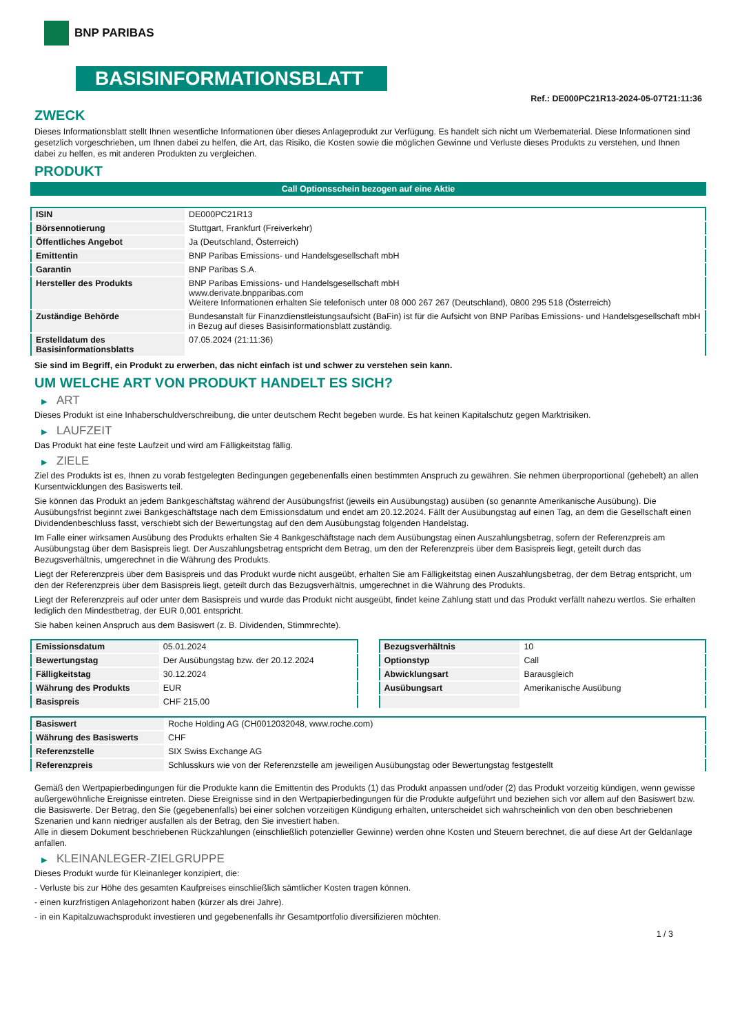BNP PARIBAS
BASISINFORMATIONSBLATT
Ref.: DE000PC21R13-2024-05-07T21:11:36
ZWECK
Dieses Informationsblatt stellt Ihnen wesentliche Informationen über dieses Anlageprodukt zur Verfügung. Es handelt sich nicht um Werbematerial. Diese Informationen sind gesetzlich vorgeschrieben, um Ihnen dabei zu helfen, die Art, das Risiko, die Kosten sowie die möglichen Gewinne und Verluste dieses Produkts zu verstehen, und Ihnen dabei zu helfen, es mit anderen Produkten zu vergleichen.
PRODUKT
Call Optionsschein bezogen auf eine Aktie
| ISIN | DE000PC21R13 |
| Börsennotierung | Stuttgart, Frankfurt (Freiverkehr) |
| Öffentliches Angebot | Ja (Deutschland, Österreich) |
| Emittentin | BNP Paribas Emissions- und Handelsgesellschaft mbH |
| Garantin | BNP Paribas S.A. |
| Hersteller des Produkts | BNP Paribas Emissions- und Handelsgesellschaft mbH www.derivate.bnpparibas.com Weitere Informationen erhalten Sie telefonisch unter 08 000 267 267 (Deutschland), 0800 295 518 (Österreich) |
| Zuständige Behörde | Bundesanstalt für Finanzdienstleistungsaufsicht (BaFin) ist für die Aufsicht von BNP Paribas Emissions- und Handelsgesellschaft mbH in Bezug auf dieses Basisinformationsblatt zuständig. |
| Erstelldatum des Basisinformationsblatts | 07.05.2024 (21:11:36) |
Sie sind im Begriff, ein Produkt zu erwerben, das nicht einfach ist und schwer zu verstehen sein kann.
UM WELCHE ART VON PRODUKT HANDELT ES SICH?
▶ ART
Dieses Produkt ist eine Inhaberschuldverschreibung, die unter deutschem Recht begeben wurde. Es hat keinen Kapitalschutz gegen Marktrisiken.
▶ LAUFZEIT
Das Produkt hat eine feste Laufzeit und wird am Fälligkeitstag fällig.
▶ ZIELE
Ziel des Produkts ist es, Ihnen zu vorab festgelegten Bedingungen gegebenenfalls einen bestimmten Anspruch zu gewähren. Sie nehmen überproportional (gehebelt) an allen Kursentwicklungen des Basiswerts teil.
Sie können das Produkt an jedem Bankgeschäftstag während der Ausübungsfrist (jeweils ein Ausübungstag) ausüben (so genannte Amerikanische Ausübung). Die Ausübungsfrist beginnt zwei Bankgeschäftstage nach dem Emissionsdatum und endet am 20.12.2024. Fällt der Ausübungstag auf einen Tag, an dem die Gesellschaft einen Dividendenbeschluss fasst, verschiebt sich der Bewertungstag auf den dem Ausübungstag folgenden Handelstag.
Im Falle einer wirksamen Ausübung des Produkts erhalten Sie 4 Bankgeschäftstage nach dem Ausübungstag einen Auszahlungsbetrag, sofern der Referenzpreis am Ausübungstag über dem Basispreis liegt. Der Auszahlungsbetrag entspricht dem Betrag, um den der Referenzpreis über dem Basispreis liegt, geteilt durch das Bezugsverhältnis, umgerechnet in die Währung des Produkts.
Liegt der Referenzpreis über dem Basispreis und das Produkt wurde nicht ausgeübt, erhalten Sie am Fälligkeitstag einen Auszahlungsbetrag, der dem Betrag entspricht, um den der Referenzpreis über dem Basispreis liegt, geteilt durch das Bezugsverhältnis, umgerechnet in die Währung des Produkts.
Liegt der Referenzpreis auf oder unter dem Basispreis und wurde das Produkt nicht ausgeübt, findet keine Zahlung statt und das Produkt verfällt nahezu wertlos. Sie erhalten lediglich den Mindestbetrag, der EUR 0,001 entspricht.
Sie haben keinen Anspruch aus dem Basiswert (z. B. Dividenden, Stimmrechte).
| Emissionsdatum | 05.01.2024 |
| Bewertungstag | Der Ausübungstag bzw. der 20.12.2024 |
| Fälligkeitstag | 30.12.2024 |
| Währung des Produkts | EUR |
| Basispreis | CHF 215,00 |
| Bezugsverhältnis | 10 |
| Optionstyp | Call |
| Abwicklungsart | Barausgleich |
| Ausübungsart | Amerikanische Ausübung |
| Basiswert | Roche Holding AG (CH0012032048, www.roche.com) |
| Währung des Basiswerts | CHF |
| Referenzstelle | SIX Swiss Exchange AG |
| Referenzpreis | Schlusskurs wie von der Referenzstelle am jeweiligen Ausübungstag oder Bewertungstag festgestellt |
Gemäß den Wertpapierbedingungen für die Produkte kann die Emittentin des Produkts (1) das Produkt anpassen und/oder (2) das Produkt vorzeitig kündigen, wenn gewisse außergewöhnliche Ereignisse eintreten. Diese Ereignisse sind in den Wertpapierbedingungen für die Produkte aufgeführt und beziehen sich vor allem auf den Basiswert bzw. die Basiswerte. Der Betrag, den Sie (gegebenenfalls) bei einer solchen vorzeitigen Kündigung erhalten, unterscheidet sich wahrscheinlich von den oben beschriebenen Szenarien und kann niedriger ausfallen als der Betrag, den Sie investiert haben.
Alle in diesem Dokument beschriebenen Rückzahlungen (einschließlich potenzieller Gewinne) werden ohne Kosten und Steuern berechnet, die auf diese Art der Geldanlage anfallen.
▶ KLEINANLEGER-ZIELGRUPPE
Dieses Produkt wurde für Kleinanleger konzipiert, die:
- Verluste bis zur Höhe des gesamten Kaufpreises einschließlich sämtlicher Kosten tragen können.
- einen kurzfristigen Anlagehorizont haben (kürzer als drei Jahre).
- in ein Kapitalzuwachsprodukt investieren und gegebenenfalls ihr Gesamtportfolio diversifizieren möchten.
1 / 3